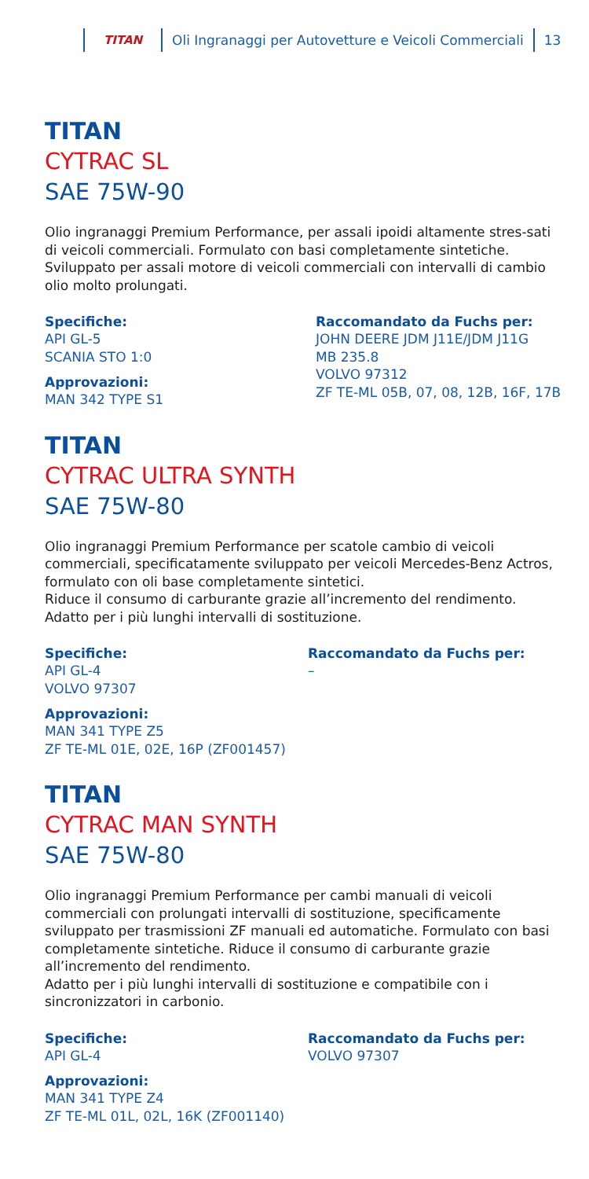TITAN
Oli Ingranaggi per Autovetture e Veicoli Commerciali
13
TITAN
CYTRAC SL
SAE 75W-90
Olio ingranaggi Premium Performance, per assali ipoidi altamente stres-sati di veicoli commerciali. Formulato con basi completamente sintetiche. Sviluppato per assali motore di veicoli commerciali con intervalli di cambio olio molto prolungati.
Specifiche:
API GL-5
SCANIA STO 1:0
Approvazioni:
MAN 342 TYPE S1
Raccomandato da Fuchs per:
JOHN DEERE JDM J11E/JDM J11G
MB 235.8
VOLVO 97312
ZF TE-ML 05B, 07, 08, 12B, 16F, 17B
TITAN
CYTRAC ULTRA SYNTH
SAE 75W-80
Olio ingranaggi Premium Performance per scatole cambio di veicoli commerciali, specificatamente sviluppato per veicoli Mercedes-Benz Actros, formulato con oli base completamente sintetici.
Riduce il consumo di carburante grazie all’incremento del rendimento. Adatto per i più lunghi intervalli di sostituzione.
Specifiche:
API GL-4
VOLVO 97307
Approvazioni:
MAN 341 TYPE Z5
ZF TE-ML 01E, 02E, 16P (ZF001457)
Raccomandato da Fuchs per:
–
TITAN
CYTRAC MAN SYNTH
SAE 75W-80
Olio ingranaggi Premium Performance per cambi manuali di veicoli commerciali con prolungati intervalli di sostituzione, specificamente sviluppato per trasmissioni ZF manuali ed automatiche. Formulato con basi completamente sintetiche. Riduce il consumo di carburante grazie all’incremento del rendimento.
Adatto per i più lunghi intervalli di sostituzione e compatibile con i sincronizzatori in carbonio.
Specifiche:
API GL-4
Approvazioni:
MAN 341 TYPE Z4
ZF TE-ML 01L, 02L, 16K (ZF001140)
Raccomandato da Fuchs per:
VOLVO 97307